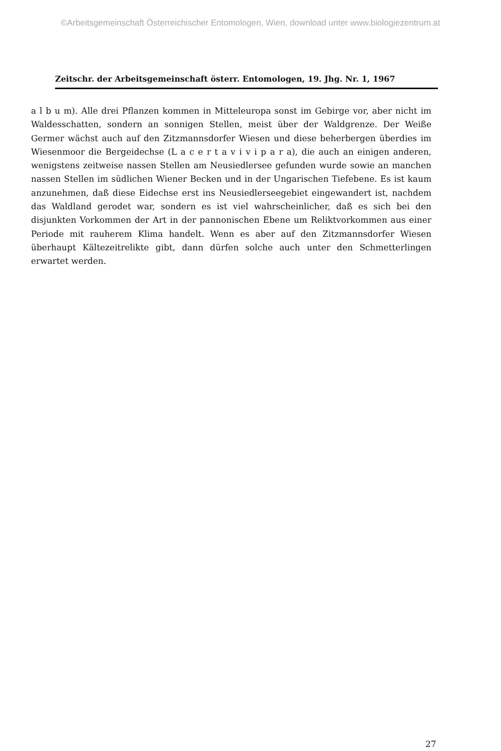©Arbeitsgemeinschaft Österreichischer Entomologen, Wien, download unter www.biologiezentrum.at
Zeitschr. der Arbeitsgemeinschaft österr. Entomologen, 19. Jhg. Nr. 1, 1967
a l b u m). Alle drei Pflanzen kommen in Mitteleuropa sonst im Gebirge vor, aber nicht im Waldesschatten, sondern an sonnigen Stellen, meist über der Waldgrenze. Der Weiße Germer wächst auch auf den Zitzmannsdorfer Wiesen und diese beherbergen überdies im Wiesenmoor die Bergeidechse (L a c e r t a v i v i p a r a), die auch an einigen anderen, wenigstens zeitweise nassen Stellen am Neusiedlersee gefunden wurde sowie an manchen nassen Stellen im südlichen Wiener Becken und in der Ungarischen Tiefebene. Es ist kaum anzunehmen, daß diese Eidechse erst ins Neusiedlerseegebiet eingewandert ist, nachdem das Waldland gerodet war, sondern es ist viel wahrscheinlicher, daß es sich bei den disjunkten Vorkommen der Art in der pannonischen Ebene um Reliktvorkommen aus einer Periode mit rauherem Klima handelt. Wenn es aber auf den Zitzmannsdorfer Wiesen überhaupt Kältezeitrelikte gibt, dann dürfen solche auch unter den Schmetterlingen erwartet werden.
27